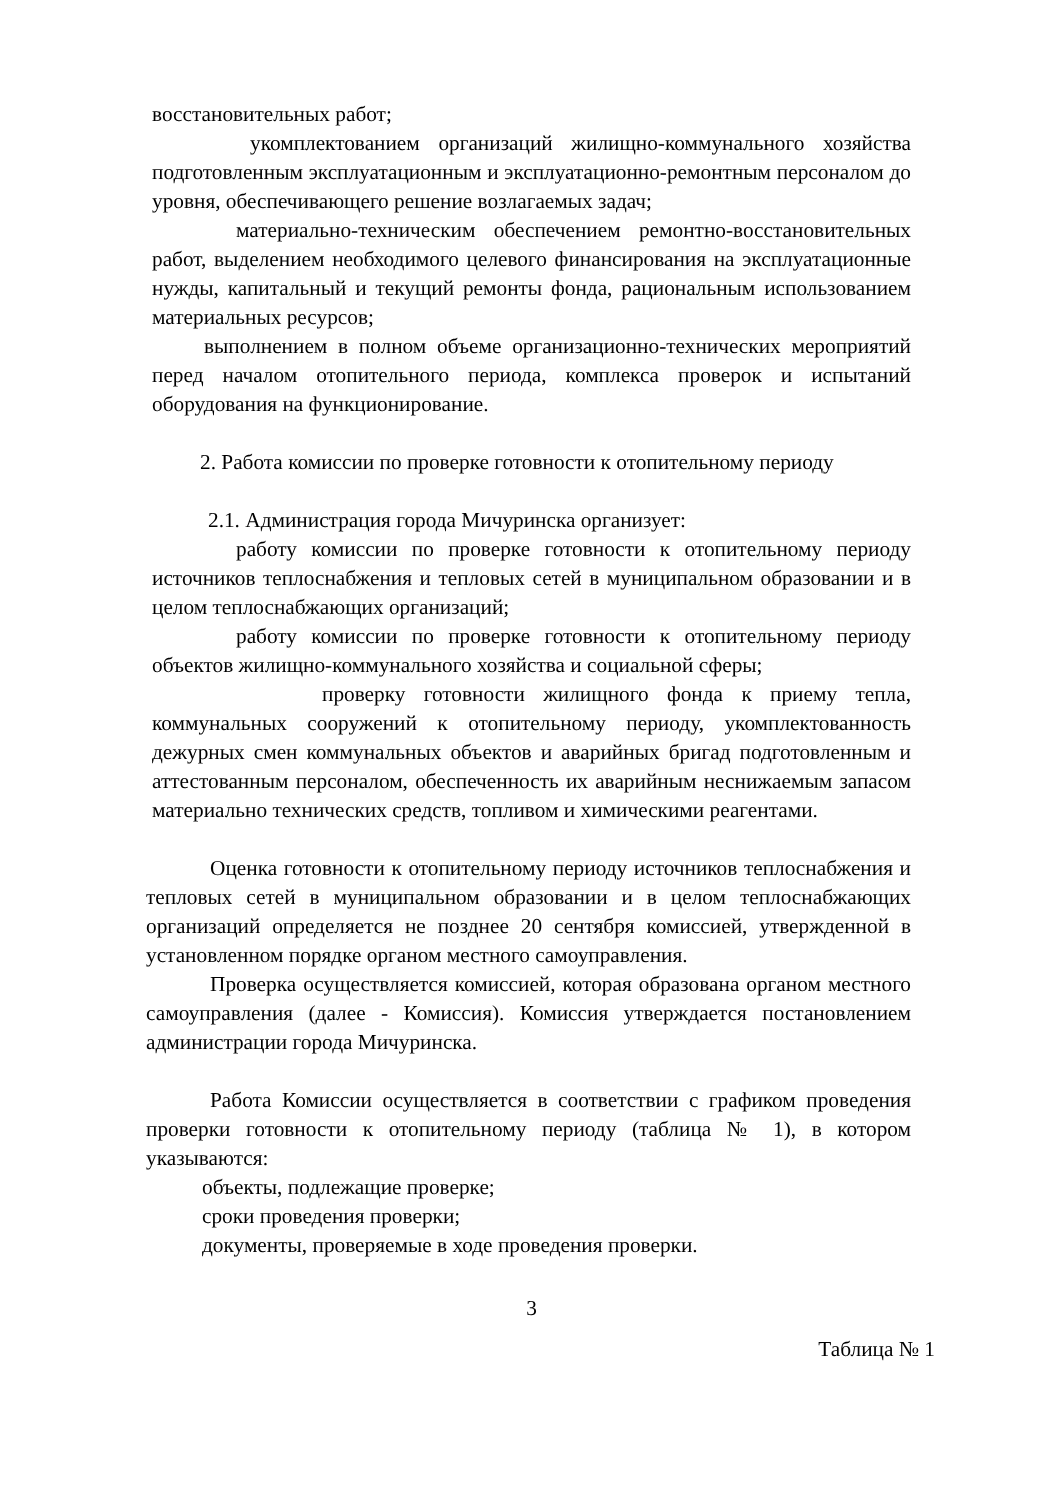восстановительных работ;
укомплектованием организаций жилищно-коммунального хозяйства подготовленным эксплуатационным и эксплуатационно-ремонтным персоналом до уровня, обеспечивающего решение возлагаемых задач;
материально-техническим обеспечением ремонтно-восстановительных работ, выделением необходимого целевого финансирования на эксплуатационные нужды, капитальный и текущий ремонты фонда, рациональным использованием материальных ресурсов;
выполнением в полном объеме организационно-технических мероприятий перед началом отопительного периода, комплекса проверок и испытаний оборудования на функционирование.
2. Работа комиссии по проверке готовности к отопительному периоду
2.1. Администрация города Мичуринска организует:
работу комиссии по проверке готовности к отопительному периоду источников теплоснабжения и тепловых сетей в муниципальном образовании и в целом теплоснабжающих организаций;
работу комиссии по проверке готовности к отопительному периоду объектов жилищно-коммунального хозяйства и социальной сферы;
проверку готовности жилищного фонда к приему тепла, коммунальных сооружений к отопительному периоду, укомплектованность дежурных смен коммунальных объектов и аварийных бригад подготовленным и аттестованным персоналом, обеспеченность их аварийным неснижаемым запасом материально технических средств, топливом и химическими реагентами.
Оценка готовности к отопительному периоду источников теплоснабжения и тепловых сетей в муниципальном образовании и в целом теплоснабжающих организаций определяется не позднее 20 сентября комиссией, утвержденной в установленном порядке органом местного самоуправления.
Проверка осуществляется комиссией, которая образована органом местного самоуправления (далее - Комиссия). Комиссия утверждается постановлением администрации города Мичуринска.
Работа Комиссии осуществляется в соответствии с графиком проведения проверки готовности к отопительному периоду (таблица № 1), в котором указываются:
объекты, подлежащие проверке;
сроки проведения проверки;
документы, проверяемые в ходе проведения проверки.
3
Таблица № 1